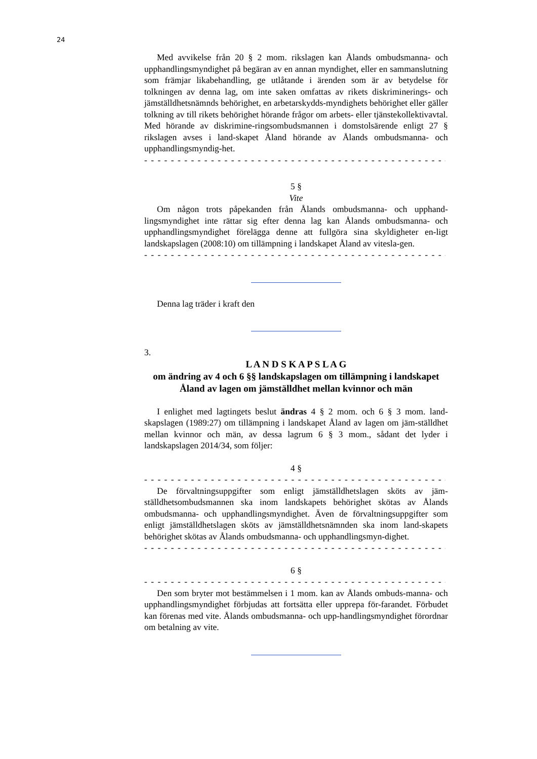24
Med avvikelse från 20 § 2 mom. rikslagen kan Ålands ombudsmanna- och upphandlingsmyndighet på begäran av en annan myndighet, eller en sammanslutning som främjar likabehandling, ge utlåtande i ärenden som är av betydelse för tolkningen av denna lag, om inte saken omfattas av rikets diskriminerings- och jämställdhetsnämnds behörighet, en arbetarskydds-myndighets behörighet eller gäller tolkning av till rikets behörighet hörande frågor om arbets- eller tjänstekollektivavtal. Med hörande av diskrimine-ringsombudsmannen i domstolsärende enligt 27 § rikslagen avses i land-skapet Åland hörande av Ålands ombudsmanna- och upphandlingsmyndig-het.
- - - - - - - - - - - - - - - - - - - - - - - - - - - - - - - - - - - - - - - - - - - - - - - - - -
5 §
Vite
Om någon trots påpekanden från Ålands ombudsmanna- och upphand-lingsmyndighet inte rättar sig efter denna lag kan Ålands ombudsmanna- och upphandlingsmyndighet förelägga denne att fullgöra sina skyldigheter en-ligt landskapslagen (2008:10) om tillämpning i landskapet Åland av vitesla-gen.
- - - - - - - - - - - - - - - - - - - - - - - - - - - - - - - - - - - - - - - - - - - - - - - - - -
Denna lag träder i kraft den
3.
L A N D S K A P S L A G
om ändring av 4 och 6 §§ landskapslagen om tillämpning i landskapet Åland av lagen om jämställdhet mellan kvinnor och män
I enlighet med lagtingets beslut ändras 4 § 2 mom. och 6 § 3 mom. land-skapslagen (1989:27) om tillämpning i landskapet Åland av lagen om jäm-ställdhet mellan kvinnor och män, av dessa lagrum 6 § 3 mom., sådant det lyder i landskapslagen 2014/34, som följer:
4 §
- - - - - - - - - - - - - - - - - - - - - - - - - - - - - - - - - - - - - - - - - - - - - - - - - -
De förvaltningsuppgifter som enligt jämställdhetslagen sköts av jäm-ställdhetsombudsmannen ska inom landskapets behörighet skötas av Ålands ombudsmanna- och upphandlingsmyndighet. Även de förvaltningsuppgifter som enligt jämställdhetslagen sköts av jämställdhetsnämnden ska inom land-skapets behörighet skötas av Ålands ombudsmanna- och upphandlingsmyn-dighet.
- - - - - - - - - - - - - - - - - - - - - - - - - - - - - - - - - - - - - - - - - - - - - - - - - -
6 §
- - - - - - - - - - - - - - - - - - - - - - - - - - - - - - - - - - - - - - - - - - - - - - - - - -
Den som bryter mot bestämmelsen i 1 mom. kan av Ålands ombuds-manna- och upphandlingsmyndighet förbjudas att fortsätta eller upprepa för-farandet. Förbudet kan förenas med vite. Ålands ombudsmanna- och upp-handlingsmyndighet förordnar om betalning av vite.